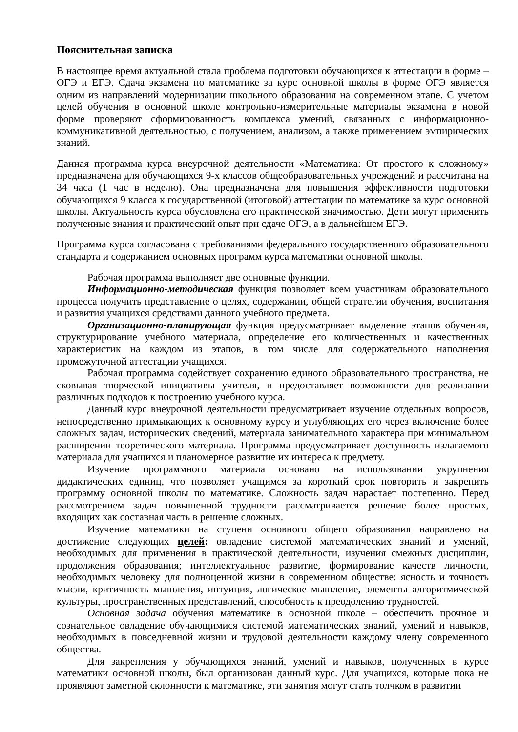Пояснительная записка
В настоящее время актуальной стала проблема подготовки обучающихся к аттестации в форме – ОГЭ и ЕГЭ. Сдача экзамена по математике за курс основной школы в форме ОГЭ является одним из направлений модернизации школьного образования на современном этапе. С учетом целей обучения в основной школе контрольно-измерительные материалы экзамена в новой форме проверяют сформированность комплекса умений, связанных с информационно-коммуникативной деятельностью, с получением, анализом, а также применением эмпирических знаний.
Данная программа курса внеурочной деятельности «Математика: От простого к сложному» предназначена для обучающихся 9-х классов общеобразовательных учреждений и рассчитана на 34 часа (1 час в неделю). Она предназначена для повышения эффективности подготовки обучающихся 9 класса к государственной (итоговой) аттестации по математике за курс основной школы. Актуальность курса обусловлена его практической значимостью. Дети могут применить полученные знания и практический опыт при сдаче ОГЭ, а в дальнейшем ЕГЭ.
Программа курса согласована с требованиями федерального государственного образовательного стандарта и содержанием основных программ курса математики основной школы.
Рабочая программа выполняет две основные функции.
Информационно-методическая функция позволяет всем участникам образовательного процесса получить представление о целях, содержании, общей стратегии обучения, воспитания и развития учащихся средствами данного учебного предмета.
Организационно-планирующая функция предусматривает выделение этапов обучения, структурирование учебного материала, определение его количественных и качественных характеристик на каждом из этапов, в том числе для содержательного наполнения промежуточной аттестации учащихся.
Рабочая программа содействует сохранению единого образовательного пространства, не сковывая творческой инициативы учителя, и предоставляет возможности для реализации различных подходов к построению учебного курса.
Данный курс внеурочной деятельности предусматривает изучение отдельных вопросов, непосредственно примыкающих к основному курсу и углубляющих его через включение более сложных задач, исторических сведений, материала занимательного характера при минимальном расширении теоретического материала. Программа предусматривает доступность излагаемого материала для учащихся и планомерное развитие их интереса к предмету.
Изучение программного материала основано на использовании укрупнения дидактических единиц, что позволяет учащимся за короткий срок повторить и закрепить программу основной школы по математике. Сложность задач нарастает постепенно. Перед рассмотрением задач повышенной трудности рассматривается решение более простых, входящих как составная часть в решение сложных.
Изучение математики на ступени основного общего образования направлено на достижение следующих целей: овладение системой математических знаний и умений, необходимых для применения в практической деятельности, изучения смежных дисциплин, продолжения образования; интеллектуальное развитие, формирование качеств личности, необходимых человеку для полноценной жизни в современном обществе: ясность и точность мысли, критичность мышления, интуиция, логическое мышление, элементы алгоритмической культуры, пространственных представлений, способность к преодолению трудностей.
Основная задача обучения математике в основной школе – обеспечить прочное и сознательное овладение обучающимися системой математических знаний, умений и навыков, необходимых в повседневной жизни и трудовой деятельности каждому члену современного общества.
Для закрепления у обучающихся знаний, умений и навыков, полученных в курсе математики основной школы, был организован данный курс. Для учащихся, которые пока не проявляют заметной склонности к математике, эти занятия могут стать толчком в развитии